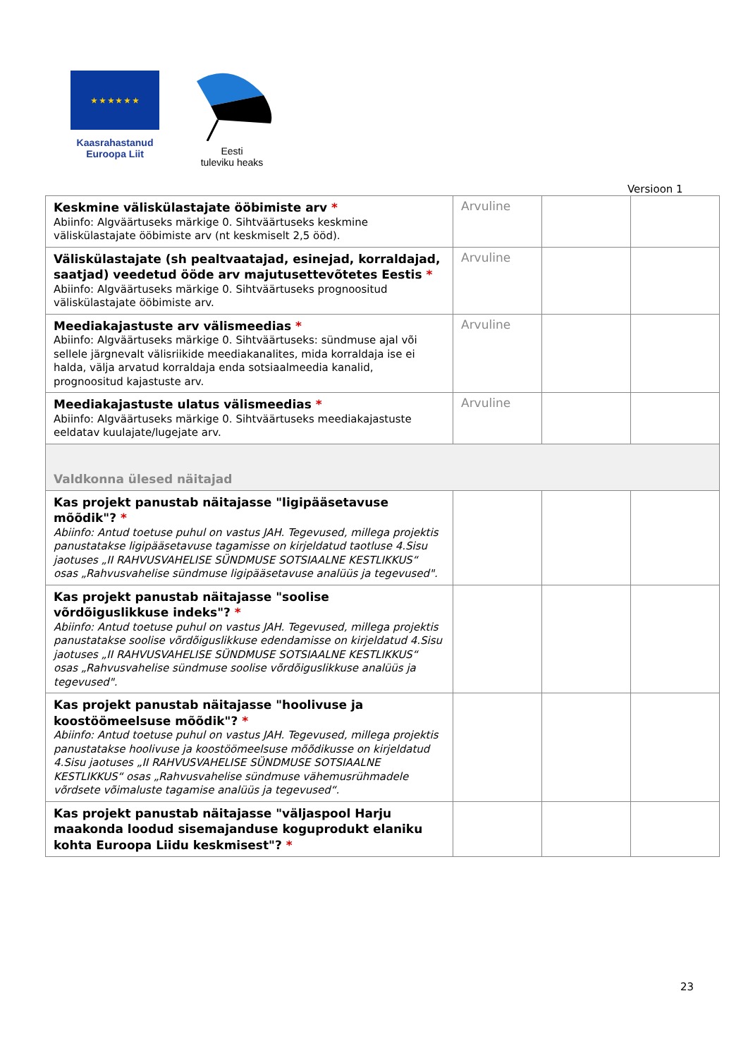★ ★ ★ ★ ★ ★
Kaasrahastanud
Euroopa Liit
Eesti
tuleviku heaks
Versioon 1
| Keskmine väliskülastajate ööbimiste arv * Abiinfo: Algväärtuseks märkige 0. Sihtväärtuseks keskmine väliskülastajate ööbimiste arv (nt keskmiselt 2,5 ööd). | Arvuline | | |
| Väliskülastajate (sh pealtvaatajad, esinejad, korraldajad, saatjad) veedetud ööde arv majutusettevõtetes Eestis * Abiinfo: Algväärtuseks märkige 0. Sihtväärtuseks prognoositud väliskülastajate ööbimiste arv. | Arvuline | | |
| Meediakajastuste arv välismeedias * Abiinfo: Algväärtuseks märkige 0. Sihtväärtuseks: sündmuse ajal või sellele järgnevalt välisriikide meediakanalites, mida korraldaja ise ei halda, välja arvatud korraldaja enda sotsiaalmeedia kanalid, prognoositud kajastuste arv. | Arvuline | | |
| Meediakajastuste ulatus välismeedias * Abiinfo: Algväärtuseks märkige 0. Sihtväärtuseks meediakajastuste eeldatav kuulajate/lugejate arv. | Arvuline | | |
| Valdkonna ülesed näitajad | | | |
| Kas projekt panustab näitajasse "ligipääsetavuse mõõdik"? * Abiinfo: Antud toetuse puhul on vastus JAH. Tegevused, millega projektis panustatakse ligipääsetavuse tagamisse on kirjeldatud taotluse 4.Sisu jaotuses „II RAHVUSVAHELISE SÜNDMUSE SOTSIAALNE KESTLIKKUS“ osas „Rahvusvahelise sündmuse ligipääsetavuse analüüs ja tegevused". | | | |
| Kas projekt panustab näitajasse "soolise võrdõiguslikkuse indeks"? * Abiinfo: Antud toetuse puhul on vastus JAH. Tegevused, millega projektis panustatakse soolise võrdõiguslikkuse edendamisse on kirjeldatud 4.Sisu jaotuses „II RAHVUSVAHELISE SÜNDMUSE SOTSIAALNE KESTLIKKUS“ osas „Rahvusvahelise sündmuse soolise võrdõiguslikkuse analüüs ja tegevused". | | | |
| Kas projekt panustab näitajasse "hoolivuse ja koostöömeelsuse mõõdik"? * Abiinfo: Antud toetuse puhul on vastus JAH. Tegevused, millega projektis panustatakse hoolivuse ja koostöömeelsuse mõõdikusse on kirjeldatud 4.Sisu jaotuses „II RAHVUSVAHELISE SÜNDMUSE SOTSIAALNE KESTLIKKUS“ osas „Rahvusvahelise sündmuse vähemusrühmadele võrdsete võimaluste tagamise analüüs ja tegevused“. | | | |
| Kas projekt panustab näitajasse "väljaspool Harju maakonda loodud sisemajanduse koguprodukt elaniku kohta Euroopa Liidu keskmisest"? * | | | |
23